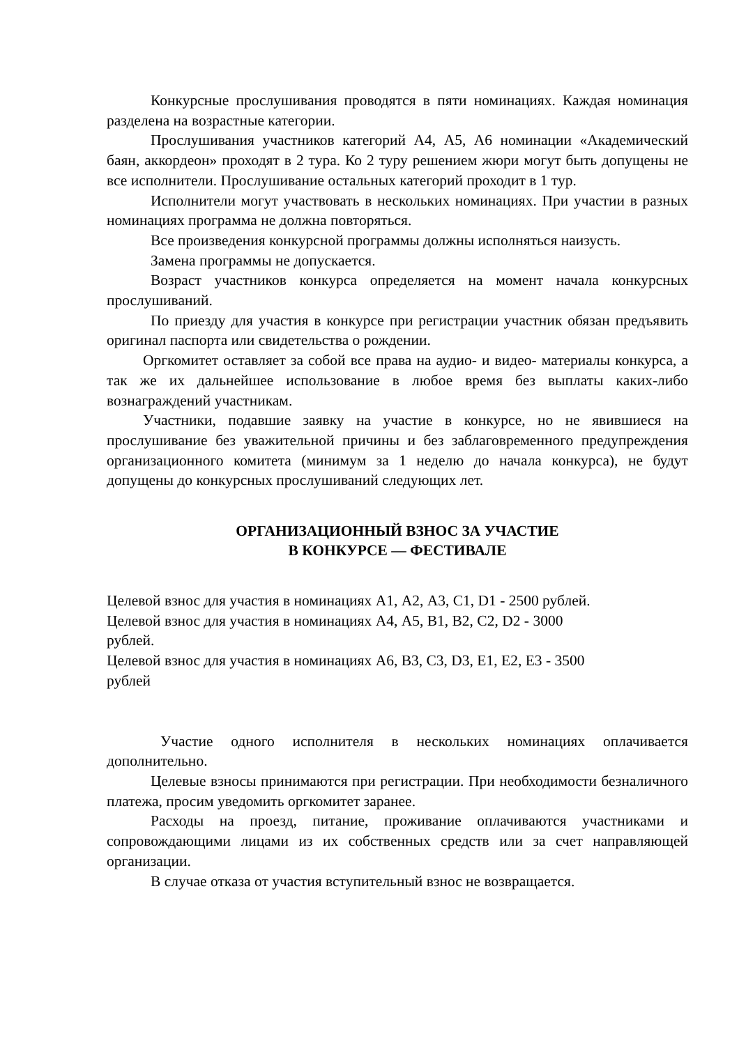Конкурсные прослушивания проводятся в пяти номинациях. Каждая номинация разделена на возрастные категории.
Прослушивания участников категорий А4, А5, А6 номинации «Академический баян, аккордеон» проходят в 2 тура. Ко 2 туру решением жюри могут быть допущены не все исполнители. Прослушивание остальных категорий проходит в 1 тур.
Исполнители могут участвовать в нескольких номинациях. При участии в разных номинациях программа не должна повторяться.
Все произведения конкурсной программы должны исполняться наизусть.
Замена программы не допускается.
Возраст участников конкурса определяется на момент начала конкурсных прослушиваний.
По приезду для участия в конкурсе при регистрации участник обязан предъявить оригинал паспорта или свидетельства о рождении.
Оргкомитет оставляет за собой все права на аудио- и видео- материалы конкурса, а так же их дальнейшее использование в любое время без выплаты каких-либо вознаграждений участникам.
Участники, подавшие заявку на участие в конкурсе, но не явившиеся на прослушивание без уважительной причины и без заблаговременного предупреждения организационного комитета (минимум за 1 неделю до начала конкурса), не будут допущены до конкурсных прослушиваний следующих лет.
ОРГАНИЗАЦИОННЫЙ ВЗНОС ЗА УЧАСТИЕ
В КОНКУРСЕ — ФЕСТИВАЛЕ
Целевой взнос для участия в номинациях А1, А2, А3, С1, D1 - 2500 рублей.
Целевой взнос для участия в номинациях А4, А5, В1, В2, С2, D2 - 3000
рублей.
Целевой взнос для участия в номинациях А6, В3, С3, D3, Е1, Е2, Е3 - 3500
рублей
Участие одного исполнителя в нескольких номинациях оплачивается дополнительно.
Целевые взносы принимаются при регистрации. При необходимости безналичного платежа, просим уведомить оргкомитет заранее.
Расходы на проезд, питание, проживание оплачиваются участниками и сопровождающими лицами из их собственных средств или за счет направляющей организации.
В случае отказа от участия вступительный взнос не возвращается.